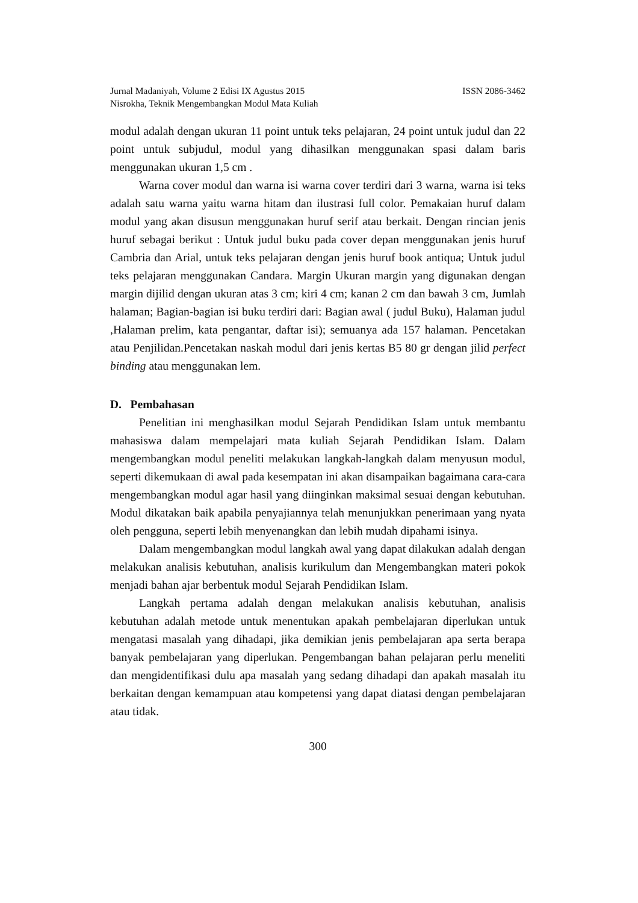Jurnal Madaniyah, Volume 2 Edisi IX Agustus 2015 ISSN 2086-3462
Nisrokha, Teknik Mengembangkan Modul Mata Kuliah
modul adalah dengan ukuran 11 point untuk teks pelajaran, 24 point untuk judul dan 22 point untuk subjudul, modul yang dihasilkan menggunakan spasi dalam baris menggunakan ukuran 1,5 cm .
Warna cover modul dan warna isi warna cover terdiri dari 3 warna, warna isi teks adalah satu warna yaitu warna hitam dan ilustrasi full color. Pemakaian huruf dalam modul yang akan disusun menggunakan huruf serif atau berkait. Dengan rincian jenis huruf sebagai berikut : Untuk judul buku pada cover depan menggunakan jenis huruf Cambria dan Arial, untuk teks pelajaran dengan jenis huruf book antiqua; Untuk judul teks pelajaran menggunakan Candara. Margin Ukuran margin yang digunakan dengan margin dijilid dengan ukuran atas 3 cm; kiri 4 cm; kanan 2 cm dan bawah 3 cm, Jumlah halaman; Bagian-bagian isi buku terdiri dari: Bagian awal ( judul Buku), Halaman judul ,Halaman prelim, kata pengantar, daftar isi); semuanya ada 157 halaman. Pencetakan atau Penjilidan.Pencetakan naskah modul dari jenis kertas B5 80 gr dengan jilid perfect binding atau menggunakan lem.
D. Pembahasan
Penelitian ini menghasilkan modul Sejarah Pendidikan Islam untuk membantu mahasiswa dalam mempelajari mata kuliah Sejarah Pendidikan Islam. Dalam mengembangkan modul peneliti melakukan langkah-langkah dalam menyusun modul, seperti dikemukaan di awal pada kesempatan ini akan disampaikan bagaimana cara-cara mengembangkan modul agar hasil yang diinginkan maksimal sesuai dengan kebutuhan. Modul dikatakan baik apabila penyajiannya telah menunjukkan penerimaan yang nyata oleh pengguna, seperti lebih menyenangkan dan lebih mudah dipahami isinya.
Dalam mengembangkan modul langkah awal yang dapat dilakukan adalah dengan melakukan analisis kebutuhan, analisis kurikulum dan Mengembangkan materi pokok menjadi bahan ajar berbentuk modul Sejarah Pendidikan Islam.
Langkah pertama adalah dengan melakukan analisis kebutuhan, analisis kebutuhan adalah metode untuk menentukan apakah pembelajaran diperlukan untuk mengatasi masalah yang dihadapi, jika demikian jenis pembelajaran apa serta berapa banyak pembelajaran yang diperlukan. Pengembangan bahan pelajaran perlu meneliti dan mengidentifikasi dulu apa masalah yang sedang dihadapi dan apakah masalah itu berkaitan dengan kemampuan atau kompetensi yang dapat diatasi dengan pembelajaran atau tidak.
300